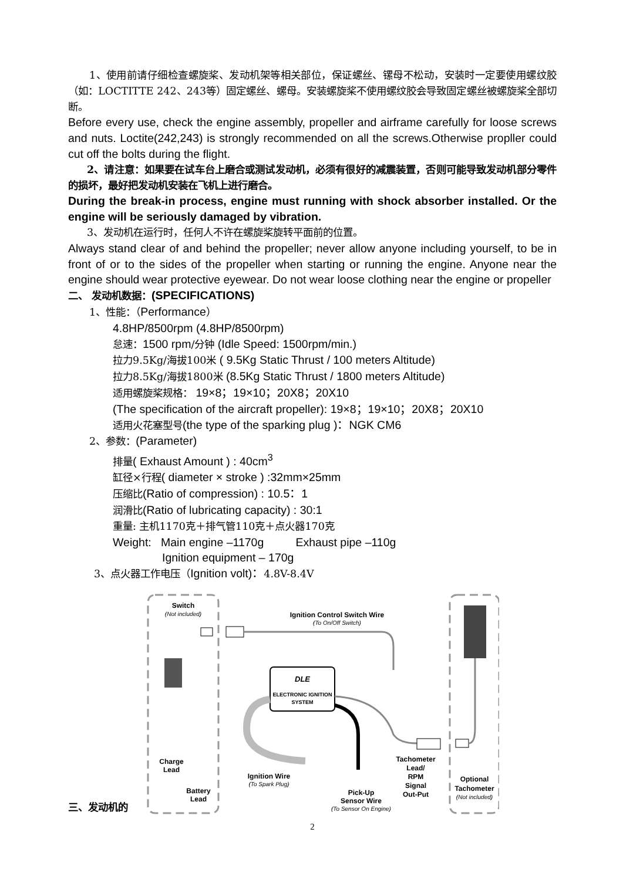1、使用前请仔细检查螺旋桨、发动机架等相关部位，保证螺丝、镙母不松动，安装时一定要使用螺纹胶（如：LOCTITTE 242、243等）固定螺丝、螺母。安装螺旋桨不使用螺纹胶会导致固定螺丝被螺旋桨全部切断。
Before every use, check the engine assembly, propeller and airframe carefully for loose screws and nuts. Loctite(242,243) is strongly recommended on all the screws.Otherwise propller could cut off the bolts during the flight.
2、请注意：如果要在试车台上磨合或测试发动机，必须有很好的减震装置，否则可能导致发动机部分零件的损坏，最好把发动机安装在飞机上进行磨合。
During the break-in process, engine must running with shock absorber installed. Or the engine will be seriously damaged by vibration.
3、发动机在运行时，任何人不许在螺旋桨旋转平面前的位置。
Always stand clear of and behind the propeller; never allow anyone including yourself, to be in front of or to the sides of the propeller when starting or running the engine. Anyone near the engine should wear protective eyewear. Do not wear loose clothing near the engine or propeller
二、 发动机数据：(SPECIFICATIONS)
1、性能：（Performance）
4.8HP/8500rpm (4.8HP/8500rpm)
怠速：1500 rpm/分钟 (Idle Speed: 1500rpm/min.)
拉力9.5Kg/海拔100米 ( 9.5Kg Static Thrust / 100 meters Altitude)
拉力8.5Kg/海拔1800米 (8.5Kg Static Thrust / 1800 meters Altitude)
适用螺旋桨规格： 19×8；19×10；20X8；20X10
(The specification of the aircraft propeller): 19×8；19×10；20X8；20X10
适用火花塞型号(the type of the sparking plug )：NGK CM6
2、参数：(Parameter)
排量( Exhaust Amount ) : 40cm<sup>3</sup>
缸径×行程( diameter × stroke ) :32mm×25mm
压缩比(Ratio of compression) : 10.5：1
润滑比(Ratio of lubricating capacity) : 30:1
重量: 主机1170克＋排气管110克＋点火器170克
Weight: Main engine –1170g Exhaust pipe –110g
Ignition equipment – 170g
3、点火器工作电压（Ignition volt)：4.8V-8.4V
三、发动机的
Switch
(Not included)
Ignition Control Switch Wire
(To On/Off Switch)
DLE
ELECTRONIC IGNITION
SYSTEM
Charge
Lead
Battery
Lead
Ignition Wire
(To Spark Plug)
Pick-Up
Sensor Wire
(To Sensor On Engine)
Tachometer
Lead/
RPM
Signal
Out-Put
Optional
Tachometer
(Not included)
2